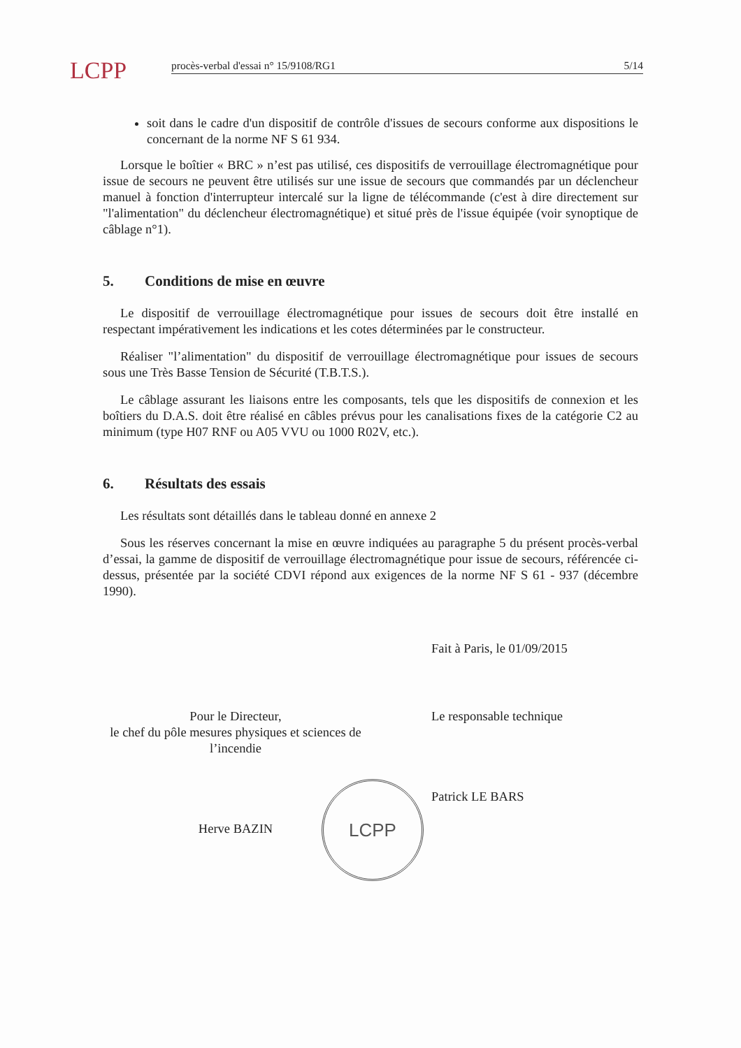LCPP
procès-verbal d'essai n° 15/9108/RG1 5/14
soit dans le cadre d'un dispositif de contrôle d'issues de secours conforme aux dispositions le concernant de la norme NF S 61 934.
Lorsque le boîtier « BRC » n’est pas utilisé, ces dispositifs de verrouillage électromagnétique pour issue de secours ne peuvent être utilisés sur une issue de secours que commandés par un déclencheur manuel à fonction d'interrupteur intercalé sur la ligne de télécommande (c'est à dire directement sur "l'alimentation" du déclencheur électromagnétique) et situé près de l'issue équipée (voir synoptique de câblage n°1).
5. Conditions de mise en œuvre
Le dispositif de verrouillage électromagnétique pour issues de secours doit être installé en respectant impérativement les indications et les cotes déterminées par le constructeur.
Réaliser "l’alimentation" du dispositif de verrouillage électromagnétique pour issues de secours sous une Très Basse Tension de Sécurité (T.B.T.S.).
Le câblage assurant les liaisons entre les composants, tels que les dispositifs de connexion et les boîtiers du D.A.S. doit être réalisé en câbles prévus pour les canalisations fixes de la catégorie C2 au minimum (type H07 RNF ou A05 VVU ou 1000 R02V, etc.).
6. Résultats des essais
Les résultats sont détaillés dans le tableau donné en annexe 2
Sous les réserves concernant la mise en œuvre indiquées au paragraphe 5 du présent procès-verbal d’essai, la gamme de dispositif de verrouillage électromagnétique pour issue de secours, référencée ci-dessus, présentée par la société CDVI répond aux exigences de la norme NF S 61 - 937 (décembre 1990).
Fait à Paris, le 01/09/2015
Pour le Directeur,
le chef du pôle mesures physiques et sciences de l’incendie
Herve BAZIN
Le responsable technique
Patrick LE BARS
LCPP